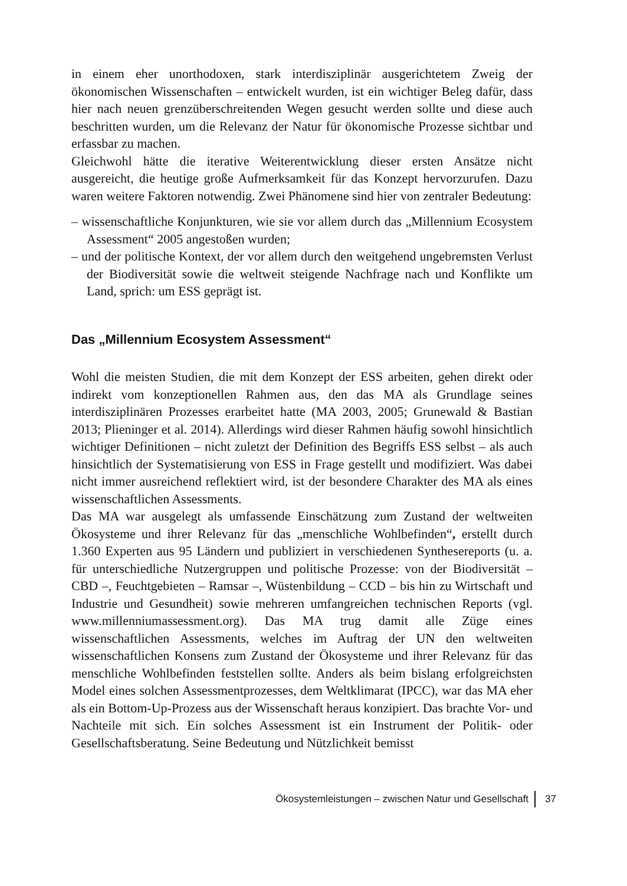in einem eher unorthodoxen, stark interdisziplinär ausgerichtetem Zweig der ökonomischen Wissenschaften – entwickelt wurden, ist ein wichtiger Beleg dafür, dass hier nach neuen grenzüberschreitenden Wegen gesucht werden sollte und diese auch beschritten wurden, um die Relevanz der Natur für ökonomische Prozesse sichtbar und erfassbar zu machen.
Gleichwohl hätte die iterative Weiterentwicklung dieser ersten Ansätze nicht ausgereicht, die heutige große Aufmerksamkeit für das Konzept hervorzurufen. Dazu waren weitere Faktoren notwendig. Zwei Phänomene sind hier von zentraler Bedeutung:
– wissenschaftliche Konjunkturen, wie sie vor allem durch das „Millennium Ecosystem Assessment“ 2005 angestoßen wurden;
– und der politische Kontext, der vor allem durch den weitgehend ungebremsten Verlust der Biodiversität sowie die weltweit steigende Nachfrage nach und Konflikte um Land, sprich: um ESS geprägt ist.
Das „Millennium Ecosystem Assessment“
Wohl die meisten Studien, die mit dem Konzept der ESS arbeiten, gehen direkt oder indirekt vom konzeptionellen Rahmen aus, den das MA als Grundlage seines interdisziplinären Prozesses erarbeitet hatte (MA 2003, 2005; Grunewald & Bastian 2013; Plieninger et al. 2014). Allerdings wird dieser Rahmen häufig sowohl hinsichtlich wichtiger Definitionen – nicht zuletzt der Definition des Begriffs ESS selbst – als auch hinsichtlich der Systematisierung von ESS in Frage gestellt und modifiziert. Was dabei nicht immer ausreichend reflektiert wird, ist der besondere Charakter des MA als eines wissenschaftlichen Assessments.
Das MA war ausgelegt als umfassende Einschätzung zum Zustand der weltweiten Ökosysteme und ihrer Relevanz für das „menschliche Wohlbefinden“, erstellt durch 1.360 Experten aus 95 Ländern und publiziert in verschiedenen Synthesereports (u. a. für unterschiedliche Nutzergruppen und politische Prozesse: von der Biodiversität – CBD –, Feuchtgebieten – Ramsar –, Wüstenbildung – CCD – bis hin zu Wirtschaft und Industrie und Gesundheit) sowie mehreren umfangreichen technischen Reports (vgl. www.millenniumassessment.org). Das MA trug damit alle Züge eines wissenschaftlichen Assessments, welches im Auftrag der UN den weltweiten wissenschaftlichen Konsens zum Zustand der Ökosysteme und ihrer Relevanz für das menschliche Wohlbefinden feststellen sollte. Anders als beim bislang erfolgreichsten Model eines solchen Assessmentprozesses, dem Weltklimarat (IPCC), war das MA eher als ein Bottom-Up-Prozess aus der Wissenschaft heraus konzipiert. Das brachte Vor- und Nachteile mit sich. Ein solches Assessment ist ein Instrument der Politik- oder Gesellschaftsberatung. Seine Bedeutung und Nützlichkeit bemisst
Ökosystemleistungen – zwischen Natur und Gesellschaft 37